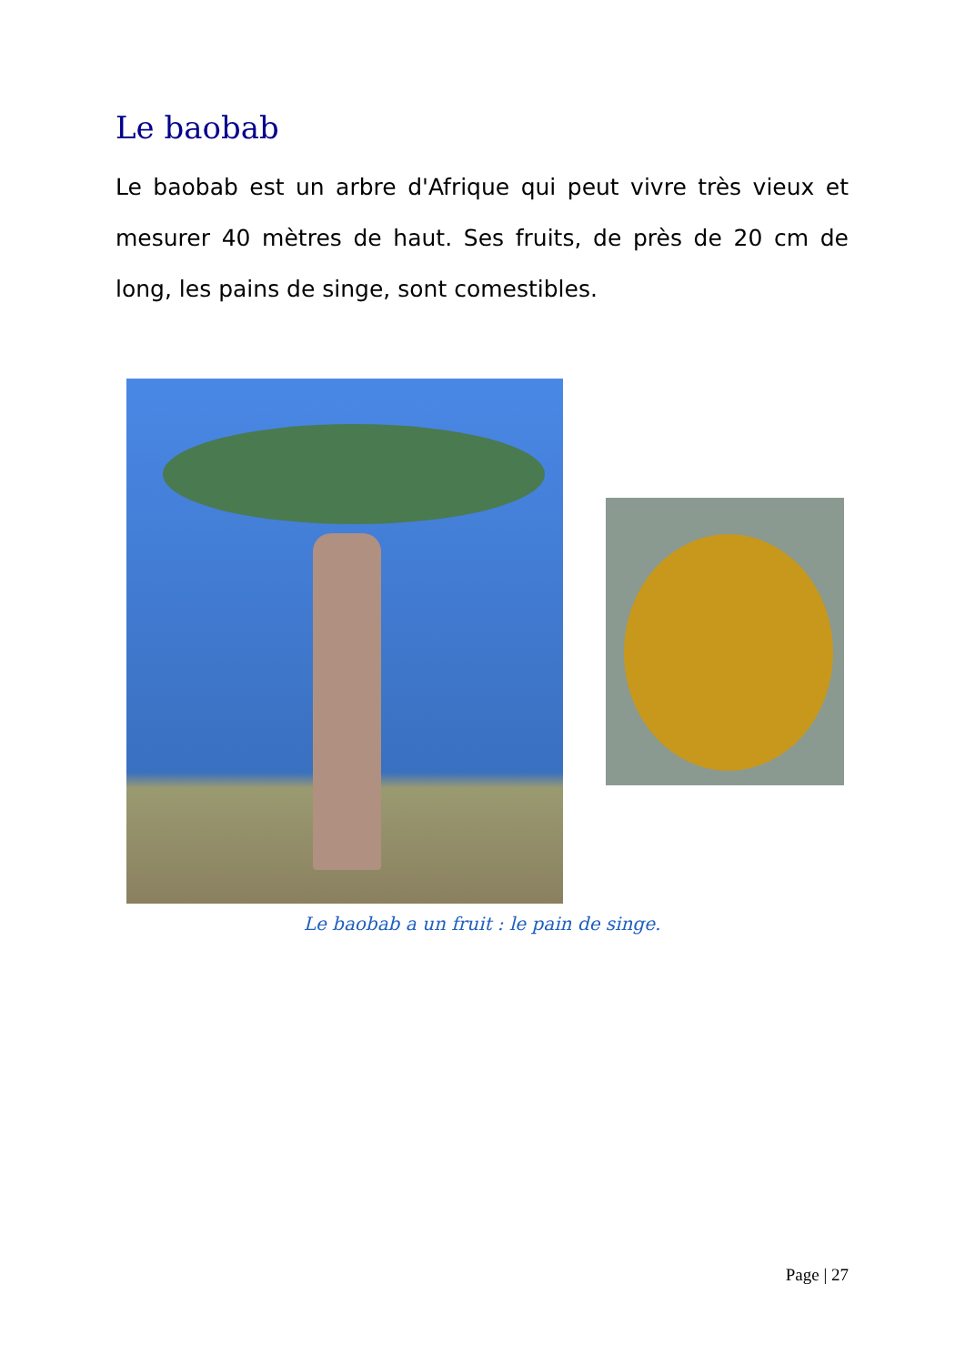Le baobab
Le baobab est un arbre d'Afrique qui peut vivre très vieux et mesurer 40 mètres de haut. Ses fruits, de près de 20 cm de long, les pains de singe, sont comestibles.
Le baobab a un fruit : le pain de singe.
Page | 27